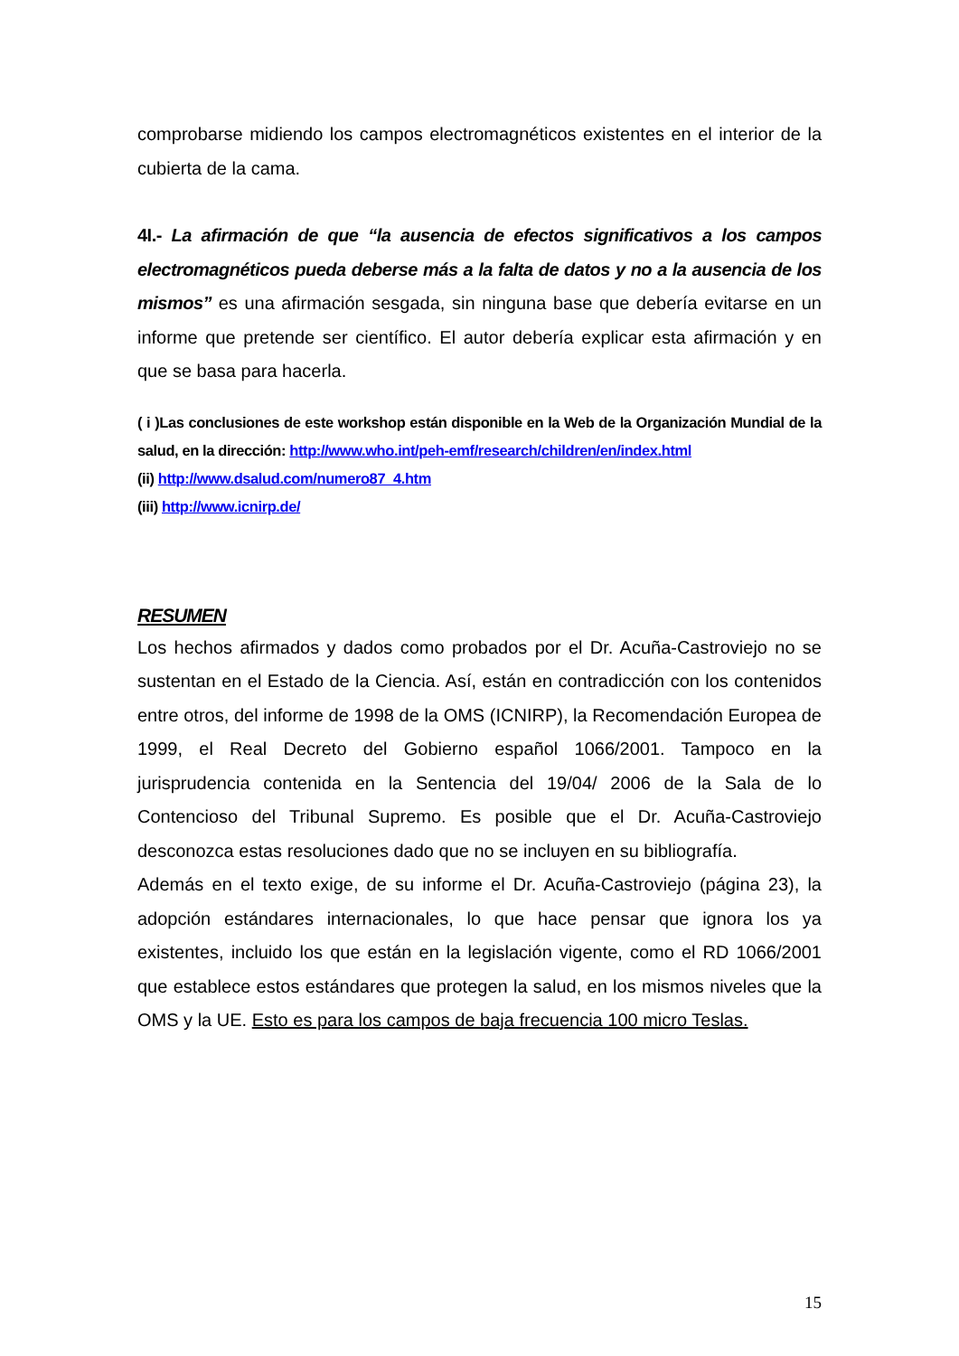comprobarse midiendo los campos electromagnéticos existentes en el interior de la cubierta de la cama.
4I.- La afirmación de que “la ausencia de efectos significativos a los campos electromagnéticos pueda deberse más a la falta de datos y no a la ausencia de los mismos” es una afirmación sesgada, sin ninguna base que debería evitarse en un informe que pretende ser científico. El autor debería explicar esta afirmación y en que se basa para hacerla.
( i )Las conclusiones de este workshop están disponible en la Web de la Organización Mundial de la salud, en la dirección: http://www.who.int/peh-emf/research/children/en/index.html
(ii) http://www.dsalud.com/numero87_4.htm
(iii) http://www.icnirp.de/
RESUMEN
Los hechos afirmados y dados como probados por el Dr. Acuña-Castroviejo no se sustentan en el Estado de la Ciencia. Así, están en contradicción con los contenidos entre otros, del informe de 1998 de la OMS (ICNIRP), la Recomendación Europea de 1999, el Real Decreto del Gobierno español 1066/2001. Tampoco en la jurisprudencia contenida en la Sentencia del 19/04/ 2006 de la Sala de lo Contencioso del Tribunal Supremo. Es posible que el Dr. Acuña-Castroviejo desconozca estas resoluciones dado que no se incluyen en su bibliografía.
Además en el texto exige, de su informe el Dr. Acuña-Castroviejo (página 23), la adopción estándares internacionales, lo que hace pensar que ignora los ya existentes, incluido los que están en la legislación vigente, como el RD 1066/2001 que establece estos estándares que protegen la salud, en los mismos niveles que la OMS y la UE. Esto es para los campos de baja frecuencia 100 micro Teslas.
15